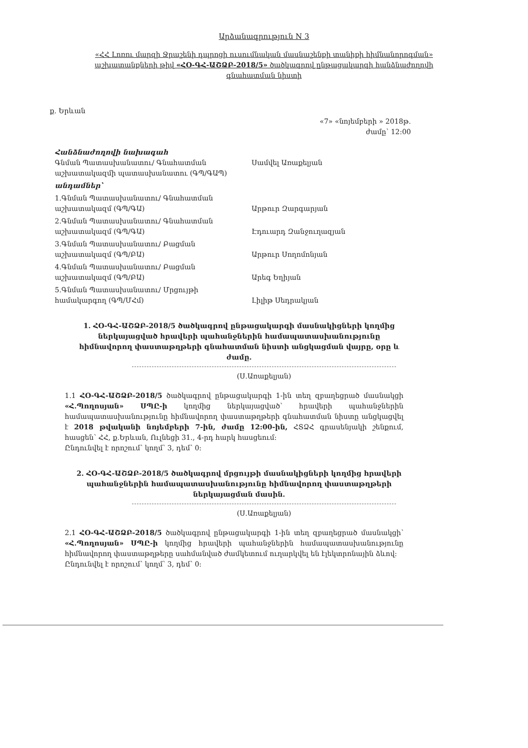Արձանագրություն N 3
«ՀՀ Լոռու մարզի Ջրաշենի դպրոցի ուսումնական մասնաշենքի տանիքի հիմնանորոգման» աշխատանքների թիվ «ՀՕ-ԳՀ-ԱՇՁԲ-2018/5» ծածկագրով ընթացակարգի հանձնաժողովի գնահատման նիստի
ք. Երևան
«7» «նոյեմբերի » 2018թ.
ժամը՝ 12:00
Հանձնաժողովի նախագահ
Գնման Պատասխանատու/ Գնահատման աշխատակազմի պատասխանատու (ԳՊ/ԳԱՊ)
Սամվել Առաքելյան
անդամներ՝
1.Գնման Պատասխանատու/ Գնահատման աշխատակազմ (ԳՊ/ԳԱ)
Արթուր Զարգարյան
2.Գնման Պատասխանատու/ Գնահատման աշխատակազմ (ԳՊ/ԳԱ)
Էդուարդ Զանջուղազյան
3.Գնման Պատասխանատու/ Բացման աշխատակազմ (ԳՊ/ԲԱ)
Արթուր Սողոմոնյան
4.Գնման Պատասխանատու/ Բացման աշխատակազմ (ԳՊ/ԲԱ)
Արեգ Եղիյան
5.Գնման Պատասխանատու/ Մրցույթի համակարգող (ԳՊ/ՄՀմ)
Լիլիթ Սեդրակյան
1. ՀՕ-ԳՀ-ԱՇՁԲ-2018/5 ծածկագրով ընթացակարգի մասնակիցների կողմից ներկայացված հրավերի պահանջներին համապատասխանությունը հիմնավորող փաստաթղթերի գնահատման նիստի անցկացման վայրը, օրը և ժամը.
(Ս.Առաքելյան)
1.1 ՀՕ-ԳՀ-ԱՇՁԲ-2018/5 ծածկագրով ընթացակարգի 1-ին տեղ զբաղեցրած մասնակցի «Հ.Պողոսյան» ՍՊԸ-ի կողմից ներկայացված՝ հրավերի պահանջներին համապատասխանությունը հիմնավորող փաստաթղթերի գնահատման նիստը անցկացվել է 2018 թվականի նոյեմբերի 7-ին, ժամը 12:00-ին, ՀՏՁՀ գրասենյակի շենքում, հասցեն՝ ՀՀ, ք.Երևան, Ուլնեցի 31., 4-րդ հարկ հասցեում:
Ընդունվել է որոշում՝ կողմ՝ 3, դեմ՝ 0:
2. ՀՕ-ԳՀ-ԱՇՁԲ-2018/5 ծածկագրով մրցույթի մասնակիցների կողմից հրավերի պահանջներին համապատասխանությունը հիմնավորող փաստաթղթերի ներկայացման մասին.
(Ս.Առաքելյան)
2.1 ՀՕ-ԳՀ-ԱՇՁԲ-2018/5 ծածկագրով ընթացակարգի 1-ին տեղ զբաղեցրած մասնակցի՝ «Հ.Պողոսյան» ՍՊԸ-ի կողմից հրավերի պահանջներին համապատասխանությունը հիմնավորող փաստաթղթերը սահմանված ժամկետում ուղարկվել են էլեկտրոնային ձևով:
Ընդունվել է որոշում՝ կողմ՝ 3, դեմ՝ 0: